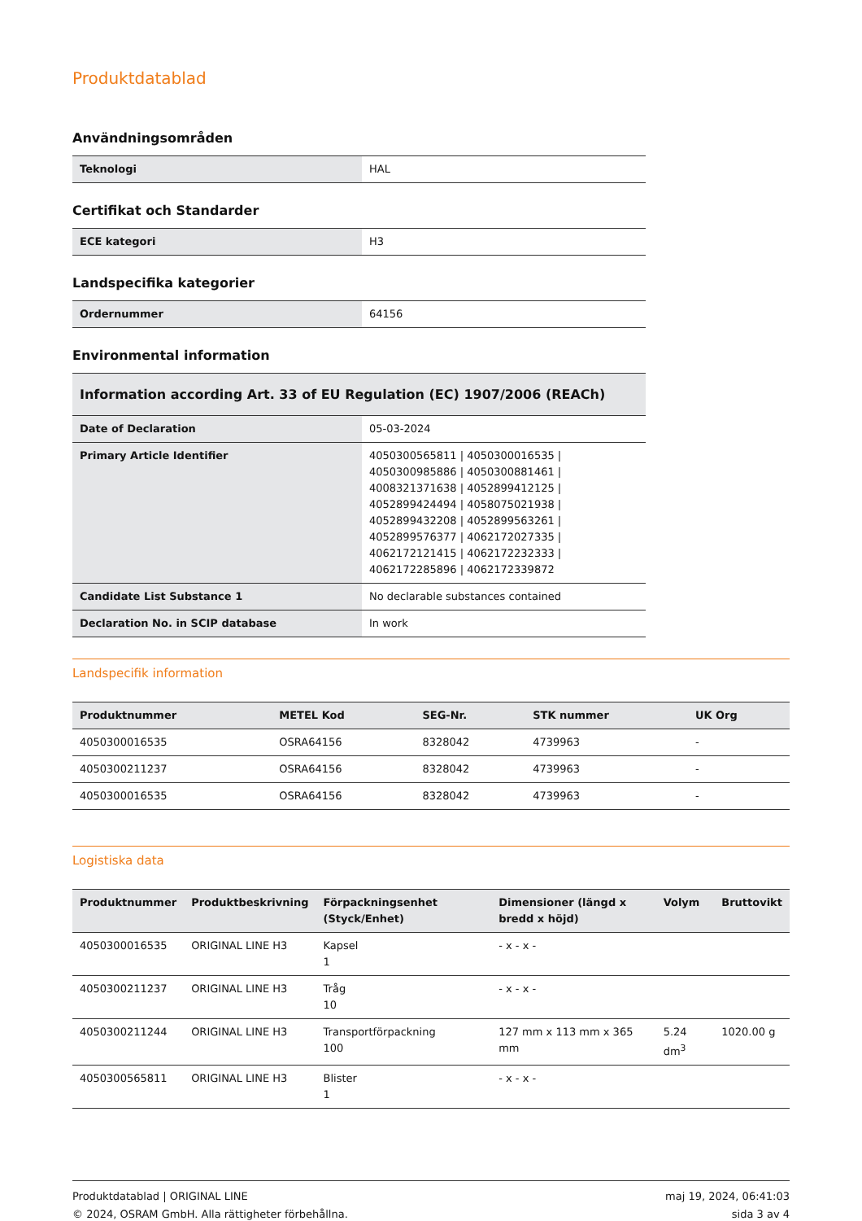Produktdatablad
Användningsområden
| Teknologi | HAL |
Certifikat och Standarder
| ECE kategori | H3 |
Landspecifika kategorier
| Ordernummer | 64156 |
Environmental information
| Information according Art. 33 of EU Regulation (EC) 1907/2006 (REACh) | |
| --- | --- |
| Date of Declaration | 05-03-2024 |
| Primary Article Identifier | 4050300565811 / 4050300016535 / 4050300985886 / 4050300881461 / 4008321371638 / 4052899412125 / 4052899424494 / 4058075021938 / 4052899432208 / 4052899563261 / 4052899576377 / 4062172027335 / 4062172121415 / 4062172232333 / 4062172285896 / 4062172339872 |
| Candidate List Substance 1 | No declarable substances contained |
| Declaration No. in SCIP database | In work |
Landspecifik information
| Produktnummer | METEL Kod | SEG-Nr. | STK nummer | UK Org |
| --- | --- | --- | --- | --- |
| 4050300016535 | OSRA64156 | 8328042 | 4739963 | - |
| 4050300211237 | OSRA64156 | 8328042 | 4739963 | - |
| 4050300016535 | OSRA64156 | 8328042 | 4739963 | - |
Logistiska data
| Produktnummer | Produktbeskrivning | Förpackningsenhet (Styck/Enhet) | Dimensioner (längd x bredd x höjd) | Volym | Bruttovikt |
| --- | --- | --- | --- | --- | --- |
| 4050300016535 | ORIGINAL LINE H3 | Kapsel 1 | - x - x - | | |
| 4050300211237 | ORIGINAL LINE H3 | Tråg 10 | - x - x - | | |
| 4050300211244 | ORIGINAL LINE H3 | Transportförpackning 100 | 127 mm x 113 mm x 365 mm | 5.24 dm<sup>3</sup> | 1020.00 g |
| 4050300565811 | ORIGINAL LINE H3 | Blister 1 | - x - x - | | |
Produktdatablad | ORIGINAL LINE
© 2024, OSRAM GmbH. Alla rättigheter förbehållna.
maj 19, 2024, 06:41:03
sida 3 av 4